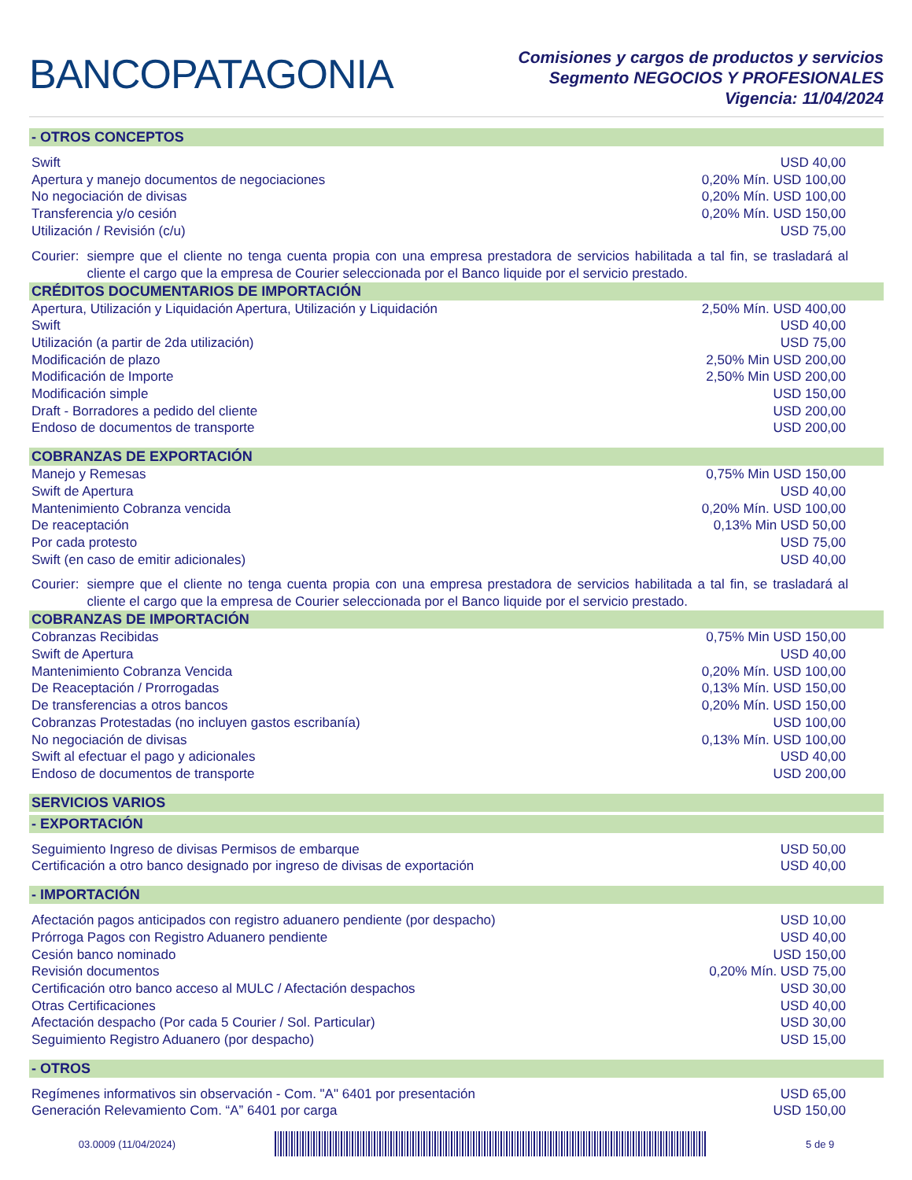BANCOPATAGONIA
Comisiones y cargos de productos y servicios
Segmento NEGOCIOS Y PROFESIONALES
Vigencia: 11/04/2024
- OTROS CONCEPTOS
| Swift | USD 40,00 |
| Apertura y manejo documentos de negociaciones | 0,20% Mín. USD 100,00 |
| No negociación de divisas | 0,20% Mín. USD 100,00 |
| Transferencia y/o cesión | 0,20% Mín. USD 150,00 |
| Utilización / Revisión (c/u) | USD 75,00 |
Courier: siempre que el cliente no tenga cuenta propia con una empresa prestadora de servicios habilitada a tal fin, se trasladará al cliente el cargo que la empresa de Courier seleccionada por el Banco liquide por el servicio prestado.
CRÉDITOS DOCUMENTARIOS DE IMPORTACIÓN
| Apertura, Utilización y Liquidación Apertura, Utilización y Liquidación | 2,50% Mín. USD 400,00 |
| Swift | USD 40,00 |
| Utilización (a partir de 2da utilización) | USD 75,00 |
| Modificación de plazo | 2,50% Min USD 200,00 |
| Modificación de Importe | 2,50% Min USD 200,00 |
| Modificación simple | USD 150,00 |
| Draft - Borradores a pedido del cliente | USD 200,00 |
| Endoso de documentos de transporte | USD 200,00 |
COBRANZAS DE EXPORTACIÓN
| Manejo y Remesas | 0,75% Min USD 150,00 |
| Swift de Apertura | USD 40,00 |
| Mantenimiento Cobranza vencida | 0,20% Mín. USD 100,00 |
| De reaceptación | 0,13% Min USD 50,00 |
| Por cada protesto | USD 75,00 |
| Swift (en caso de emitir adicionales) | USD 40,00 |
Courier: siempre que el cliente no tenga cuenta propia con una empresa prestadora de servicios habilitada a tal fin, se trasladará al cliente el cargo que la empresa de Courier seleccionada por el Banco liquide por el servicio prestado.
COBRANZAS DE IMPORTACIÓN
| Cobranzas Recibidas | 0,75% Min USD 150,00 |
| Swift de Apertura | USD 40,00 |
| Mantenimiento Cobranza Vencida | 0,20% Mín. USD 100,00 |
| De Reaceptación / Prorrogadas | 0,13% Mín. USD 150,00 |
| De transferencias a otros bancos | 0,20% Mín. USD 150,00 |
| Cobranzas Protestadas (no incluyen gastos escribanía) | USD 100,00 |
| No negociación de divisas | 0,13% Mín. USD 100,00 |
| Swift al efectuar el pago y adicionales | USD 40,00 |
| Endoso de documentos de transporte | USD 200,00 |
SERVICIOS VARIOS
- EXPORTACIÓN
| Seguimiento Ingreso de divisas Permisos de embarque | USD 50,00 |
| Certificación a otro banco designado por ingreso de divisas de exportación | USD 40,00 |
- IMPORTACIÓN
| Afectación pagos anticipados con registro aduanero pendiente (por despacho) | USD 10,00 |
| Prórroga Pagos con Registro Aduanero pendiente | USD 40,00 |
| Cesión banco nominado | USD 150,00 |
| Revisión documentos | 0,20% Mín. USD 75,00 |
| Certificación otro banco acceso al MULC / Afectación despachos | USD 30,00 |
| Otras Certificaciones | USD 40,00 |
| Afectación despacho (Por cada 5 Courier / Sol. Particular) | USD 30,00 |
| Seguimiento Registro Aduanero (por despacho) | USD 15,00 |
- OTROS
| Regímenes informativos sin observación - Com. "A" 6401 por presentación | USD 65,00 |
| Generación Relevamiento Com. “A” 6401 por carga | USD 150,00 |
03.0009 (11/04/2024) 5 de 9